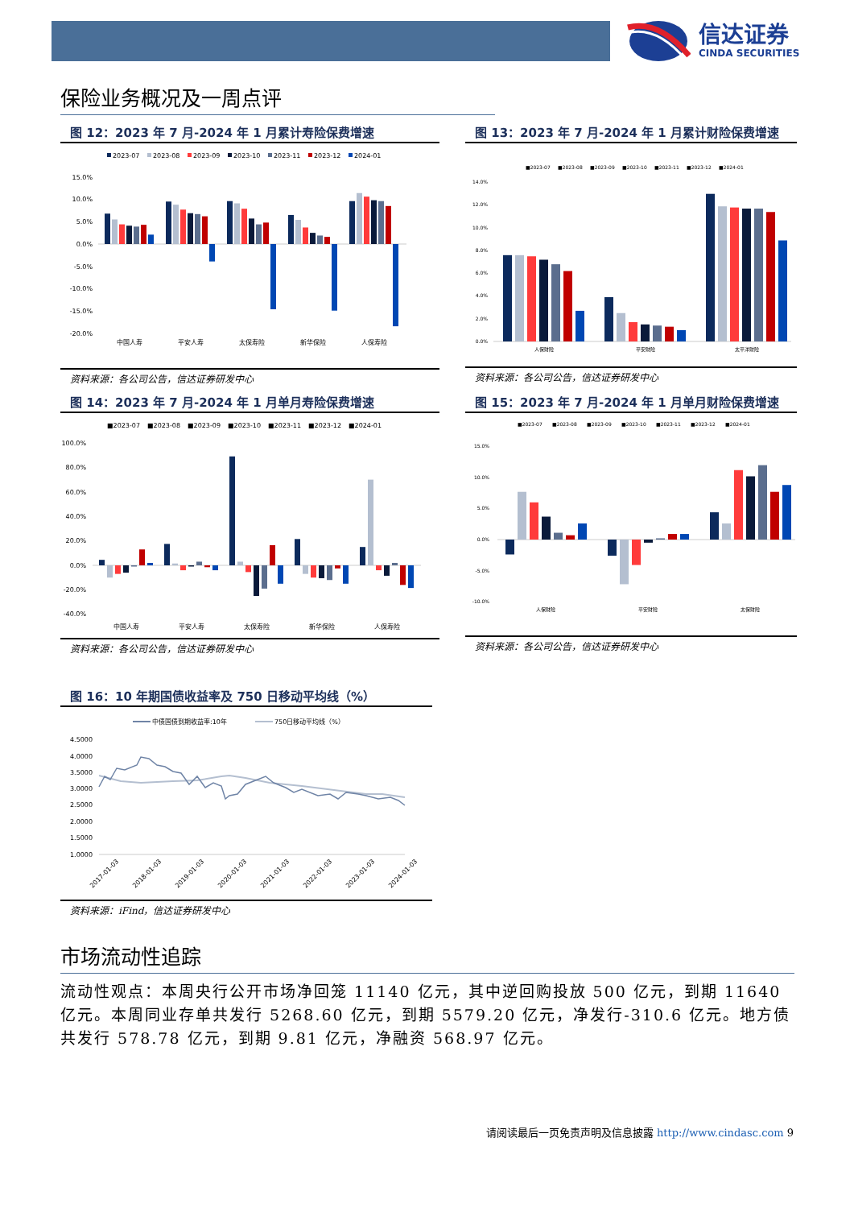信达证券
CINDA SECURITIES
保险业务概况及一周点评
图 12：2023 年 7 月-2024 年 1 月累计寿险保费增速
2023-07
2023-08
2023-09
2023-10
2023-11
2023-12
2024-01
15.0%
10.0%
5.0%
0.0%
-5.0%
-10.0%
-15.0%
-20.0%
中国人寿
平安人寿
太保寿险
新华保险
人保寿险
资料来源：各公司公告，信达证券研发中心
图 13：2023 年 7 月-2024 年 1 月累计财险保费增速
■2023-07
■2023-08
■2023-09
■2023-10
■2023-11
■2023-12
■2024-01
14.0%
12.0%
10.0%
8.0%
6.0%
4.0%
2.0%
0.0%
人保财险
平安财险
太平洋财险
资料来源：各公司公告，信达证券研发中心
图 14：2023 年 7 月-2024 年 1 月单月寿险保费增速
■2023-07
■2023-08
■2023-09
■2023-10
■2023-11
■2023-12
■2024-01
100.0%
80.0%
60.0%
40.0%
20.0%
0.0%
-20.0%
-40.0%
中国人寿
平安人寿
太保寿险
新华保险
人保寿险
资料来源：各公司公告，信达证券研发中心
图 15：2023 年 7 月-2024 年 1 月单月财险保费增速
■2023-07
■2023-08
■2023-09
■2023-10
■2023-11
■2023-12
■2024-01
15.0%
10.0%
5.0%
0.0%
-5.0%
-10.0%
人保财险
平安财险
太保财险
资料来源：各公司公告，信达证券研发中心
图 16：10 年期国债收益率及 750 日移动平均线（%）
中债国债到期收益率:10年
750日移动平均线（%）
4.5000
4.0000
3.5000
3.0000
2.5000
2.0000
1.5000
1.0000
2017-01-03
2018-01-03
2019-01-03
2020-01-03
2021-01-03
2022-01-03
2023-01-03
2024-01-03
资料来源：iFind，信达证券研发中心
市场流动性追踪
流动性观点：本周央行公开市场净回笼 11140 亿元，其中逆回购投放 500 亿元，到期 11640 亿元。本周同业存单共发行 5268.60 亿元，到期 5579.20 亿元，净发行-310.6 亿元。地方债共发行 578.78 亿元，到期 9.81 亿元，净融资 568.97 亿元。
请阅读最后一页免责声明及信息披露 http://www.cindasc.com 9